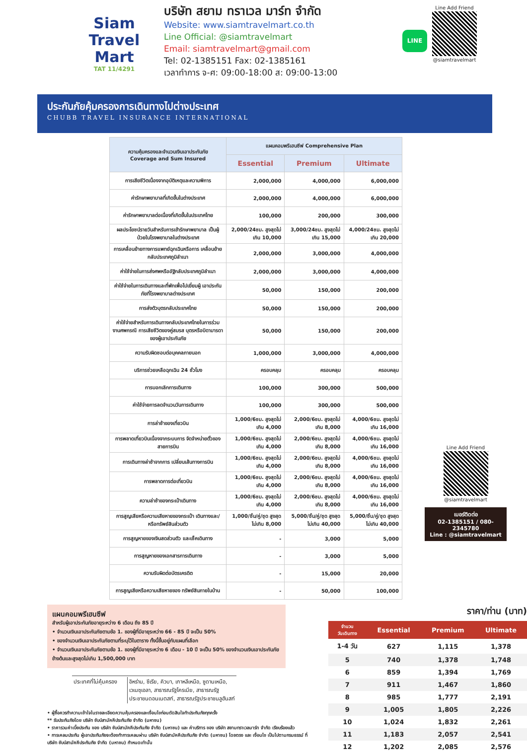Siam
Travel Mart
TAT 11/4291
บริษัท สยาม ทราเวล มาร์ท จำกัด
Website: www.siamtravelmart.co.th
Line Official: @siamtravelmart
Email: siamtravelmart@gmail.com
Tel: 02-1385151 Fax: 02-1385161
เวลาทำการ จ-ศ: 09:00-18:00 ส: 09:00-13:00
LINE
Line Add Friend
@siamtravelmart
ประกันภัยคุ้มครองการเดินทางไปต่างประเทศ
CHUBB TRAVEL INSURANCE INTERNATIONAL
| ความคุ้มครองและจำนวนเงินเอาประกันภัย Coverage and Sum Insured | แผนคอมพรีเฮนซีฟ Comprehensive Plan | | |
| --- | --- | --- | --- |
| | Essential | Premium | Ultimate |
| การเสียชีวิตเนื่องจากอุบัติเหตุและความพิการ | 2,000,000 | 4,000,000 | 6,000,000 |
| ค่ารักษาพยาบาลที่เกิดขึ้นในต่างประเทศ | 2,000,000 | 4,000,000 | 6,000,000 |
| ค่ารักษาพยาบาลต่อเนื่องที่เกิดขึ้นในประเทศไทย | 100,000 | 200,000 | 300,000 |
| ผลประโยชน์รายวันสำหรับการเข้ารักษาพยาบาล เป็นผู้ป่วยในโรงพยาบาลในต่างประเทศ | 2,000/24ชม. สูงสุดไม่เกิน 10,000 | 3,000/24ชม. สูงสุดไม่เกิน 15,000 | 4,000/24ชม. สูงสุดไม่เกิน 20,000 |
| การเคลื่อนย้ายทางการแพทย์ฉุกเฉินหรือการ เคลื่อนย้ายกลับประเทศภูมิลำเนา | 2,000,000 | 3,000,000 | 4,000,000 |
| ค่าใช้จ่ายในการส่งศพหรืออัฐิกลับประเทศภูมิลำเนา | 2,000,000 | 3,000,000 | 4,000,000 |
| ค่าใช้จ่ายในการเดินทางและที่พักเพื่อไปเยี่ยมผู้ เอาประกันภัยที่โรงพยาบาลต่างประเทศ | 50,000 | 150,000 | 200,000 |
| การส่งตัวบุตรกลับประเทศไทย | 50,000 | 150,000 | 200,000 |
| ค่าใช้จ่ายสำหรับการเดินทางกลับประเทศไทยในการร่วมงานศพกรณี การเสียชีวิตของคู่สมรส บุตรหรือบิดามารดาของผู้เอาประกันภัย | 50,000 | 150,000 | 200,000 |
| ความรับผิดชอบต่อบุคคลภายนอก | 1,000,000 | 3,000,000 | 4,000,000 |
| บริการช่วยเหลือฉุกเฉิน 24 ชั่วโมง | ครอบคลุม | ครอบคลุม | ครอบคลุม |
| การบอกเลิกการเดินทาง | 100,000 | 300,000 | 500,000 |
| ค่าใช้จ่ายการลดจำนวนวันการเดินทาง | 100,000 | 300,000 | 500,000 |
| การล่าช้าของเที่ยวบิน | 1,000/6ชม. สูงสุดไม่เกิน 4,000 | 2,000/6ชม. สูงสุดไม่เกิน 8,000 | 4,000/6ชม. สูงสุดไม่เกิน 16,000 |
| การพลาดเที่ยวบินเนื่องจากระบบการ จัดจำหน่ายตั๋วของสายการบิน | 1,000/6ชม. สูงสุดไม่เกิน 4,000 | 2,000/6ชม. สูงสุดไม่เกิน 8,000 | 4,000/6ชม. สูงสุดไม่เกิน 16,000 |
| การเดินทางล่าช้าจากการ เปลี่ยนเส้นทางการบิน | 1,000/6ชม. สูงสุดไม่เกิน 4,000 | 2,000/6ชม. สูงสุดไม่เกิน 8,000 | 4,000/6ชม. สูงสุดไม่เกิน 16,000 |
| การพลาดการต่อเที่ยวบิน | 1,000/6ชม. สูงสุดไม่เกิน 4,000 | 2,000/6ชม. สูงสุดไม่เกิน 8,000 | 4,000/6ชม. สูงสุดไม่เกิน 16,000 |
| ความล่าช้าของกระเป๋าเดินทาง | 1,000/6ชม. สูงสุดไม่เกิน 4,000 | 2,000/6ชม. สูงสุดไม่เกิน 8,000 | 4,000/6ชม. สูงสุดไม่เกิน 16,000 |
| การสูญเสียหรือความเสียหายของกระเป๋า เดินทางและ/หรือทรัพย์สินส่วนตัว | 1,000/ชิ้น/คู่/ชุด สูงสุดไม่เกิน 8,000 | 5,000/ชิ้น/คู่/ชุด สูงสุดไม่เกิน 40,000 | 5,000/ชิ้น/คู่/ชุด สูงสุดไม่เกิน 40,000 |
| การสูญหายของเงินสดส่วนตัว และเช็คเดินทาง | - | 3,000 | 5,000 |
| การสูญหายของเอกสารการเดินทาง | - | 3,000 | 5,000 |
| ความรับผิดต่อบัตรเครดิต | - | 15,000 | 20,000 |
| การสูญเสียหรือความเสียหายของ ทรัพย์สินภายในบ้าน | - | 50,000 | 100,000 |
Line Add Friend
@siamtravelmart
เบอร์ติดต่อ
02-1385151 / 080-2345780
Line : @siamtravelmart
แผนคอมพรีเฮนซีฟ
สำหรับผู้เอาประกันภัยอายุระหว่าง 6 เดือน ถึง 85 ปี
• จำนวนเงินเอาประกันภัยตามข้อ 1. ของผู้ที่มีอายุระหว่าง 66 - 85 ปี จะเป็น 50%
• ของจำนวนเงินเอาประกันภัยตามที่ระบุไว้ในตาราง ทั้งนี้ขึ้นอยู่กับแผนที่เลือก
• จำนวนเงินเอาประกันภัยตามข้อ 1. ของผู้ที่มีอายุระหว่าง 6 เดือน - 10 ปี จะเป็น 50% ของจำนวนเงินเอาประกันภัยข้างต้นและสูงสุดไม่เกิน 1,500,000 บาท
| ประเทศที่ไม่คุ้มครอง | อิหร่าน, ซีเรีย, คิวบา, เกาหลีเหนือ, ซูดานเหนือ, เวเนซุเอลา, สาธารณรัฐไครเมีย, สาธารณรัฐ ประชาชนดอนเนตสก์, สาธารณรัฐประชาชนลูฮันสก์ |
• ผู้ซื้อควรทำความเข้าใจในรายละเอียดความคุ้มครองและเงื่อนไขก่อนตัดสินใจทำประกันภัยทุกครั้ง
** รับประกันภัยโดย บริษัท ชับบ์สามัคคีประกันภัย จำกัด (มหาชน)
• ราคารวมค่าเบี้ยประกัน ของ บริษัท ชับบ์สามัคคีประกันภัย จำกัด (มหาชน) และ ค่าบริการ ของ บริษัท สยามทราเวลมาร์ท จำกัด เรียบร้อยแล้ว
• การเคลมประกัน ผู้เอาประกันภัยจะต้องทำการเคลมผ่าน บริษัท ชับบ์สามัคคีประกันภัย จำกัด (มหาชน) โดยตรง และ เงื่อนไข เป็นไปตามกรมธรรม์ ที่ บริษัท ชับบ์สามัคคีประกันภัย จำกัด (มหาชน) กำหนดเท่านั้น
ราคา/ท่าน (บาท)
| จำนวน วันเดินทาง | Essential | Premium | Ultimate |
| --- | --- | --- | --- |
| 1-4 วัน | 627 | 1,115 | 1,378 |
| 5 | 740 | 1,378 | 1,748 |
| 6 | 859 | 1,394 | 1,769 |
| 7 | 911 | 1,467 | 1,860 |
| 8 | 985 | 1,777 | 2,191 |
| 9 | 1,005 | 1,805 | 2,226 |
| 10 | 1,024 | 1,832 | 2,261 |
| 11 | 1,183 | 2,057 | 2,541 |
| 12 | 1,202 | 2,085 | 2,576 |